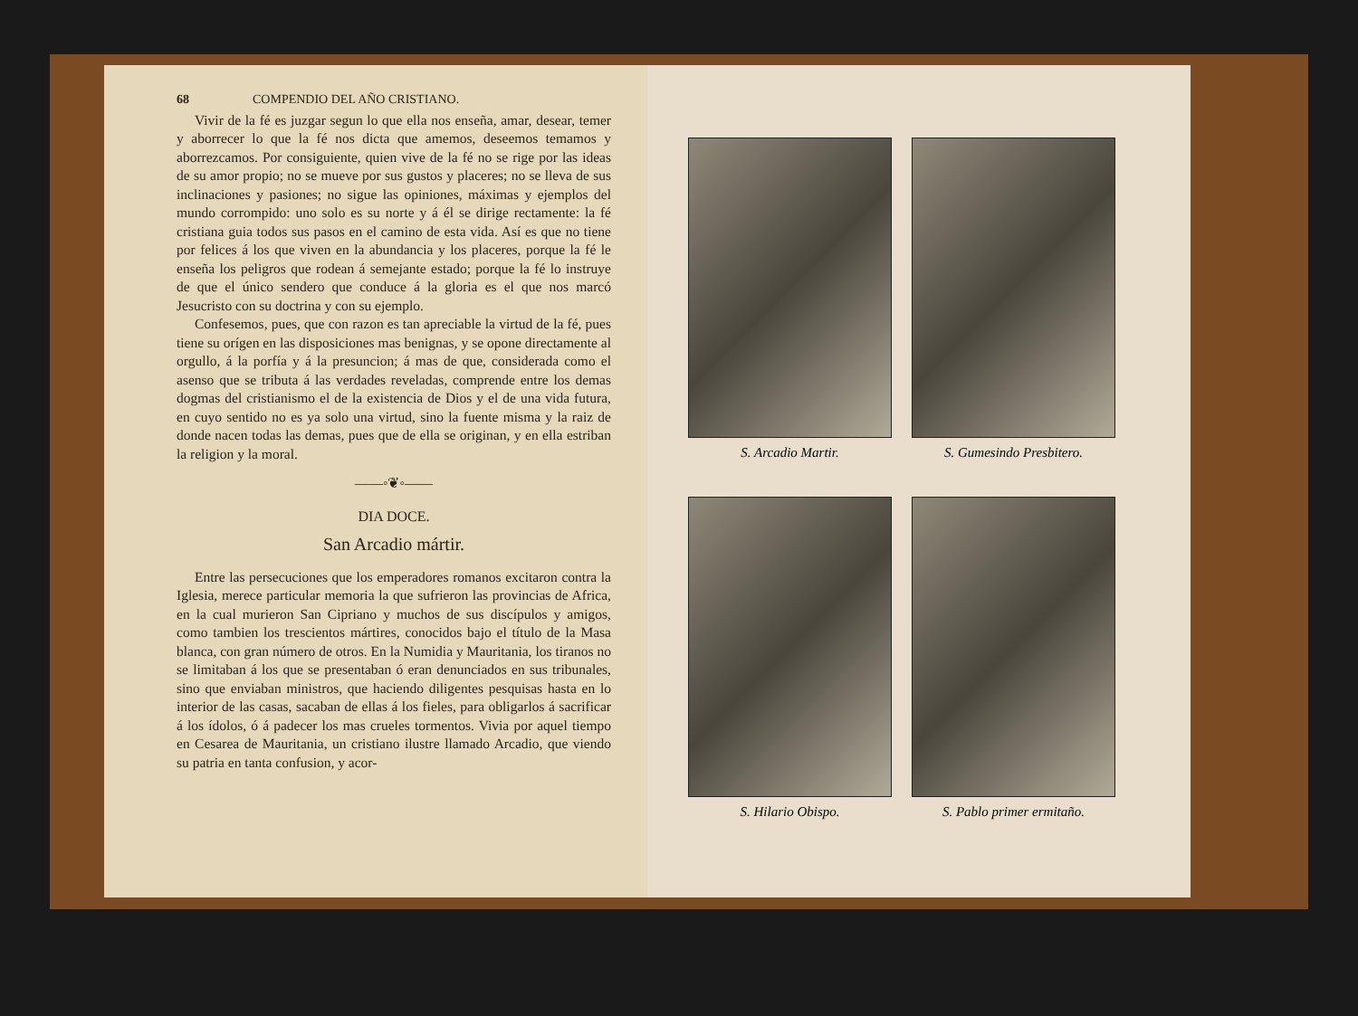68 COMPENDIO DEL AÑO CRISTIANO.
Vivir de la fé es juzgar segun lo que ella nos enseña, amar, desear, temer y aborrecer lo que la fé nos dicta que amemos, deseemos temamos y aborrezcamos. Por consiguiente, quien vive de la fé no se rige por las ideas de su amor propio; no se mueve por sus gustos y placeres; no se lleva de sus inclinaciones y pasiones; no sigue las opiniones, máximas y ejemplos del mundo corrompido: uno solo es su norte y á él se dirige rectamente: la fé cristiana guia todos sus pasos en el camino de esta vida. Así es que no tiene por felices á los que viven en la abundancia y los placeres, porque la fé le enseña los peligros que rodean á semejante estado; porque la fé lo instruye de que el único sendero que conduce á la gloria es el que nos marcó Jesucristo con su doctrina y con su ejemplo.
Confesemos, pues, que con razon es tan apreciable la virtud de la fé, pues tiene su orígen en las disposiciones mas benignas, y se opone directamente al orgullo, á la porfía y á la presuncion; á mas de que, considerada como el asenso que se tributa á las verdades reveladas, comprende entre los demas dogmas del cristianismo el de la existencia de Dios y el de una vida futura, en cuyo sentido no es ya solo una virtud, sino la fuente misma y la raiz de donde nacen todas las demas, pues que de ella se originan, y en ella estriban la religion y la moral.
——◦❦◦——
DIA DOCE.
San Arcadio mártir.
Entre las persecuciones que los emperadores romanos excitaron contra la Iglesia, merece particular memoria la que sufrieron las provincias de Africa, en la cual murieron San Cipriano y muchos de sus discípulos y amigos, como tambien los trescientos mártires, conocidos bajo el título de la Masa blanca, con gran número de otros. En la Numidia y Mauritania, los tiranos no se limitaban á los que se presentaban ó eran denunciados en sus tribunales, sino que enviaban ministros, que haciendo diligentes pesquisas hasta en lo interior de las casas, sacaban de ellas á los fieles, para obligarlos á sacrificar á los ídolos, ó á padecer los mas crueles tormentos. Vivia por aquel tiempo en Cesarea de Mauritania, un cristiano ilustre llamado Arcadio, que viendo su patria en tanta confusion, y acor-
S. Arcadio Martir.
S. Gumesindo Presbitero.
S. Hilario Obispo.
S. Pablo primer ermitaño.